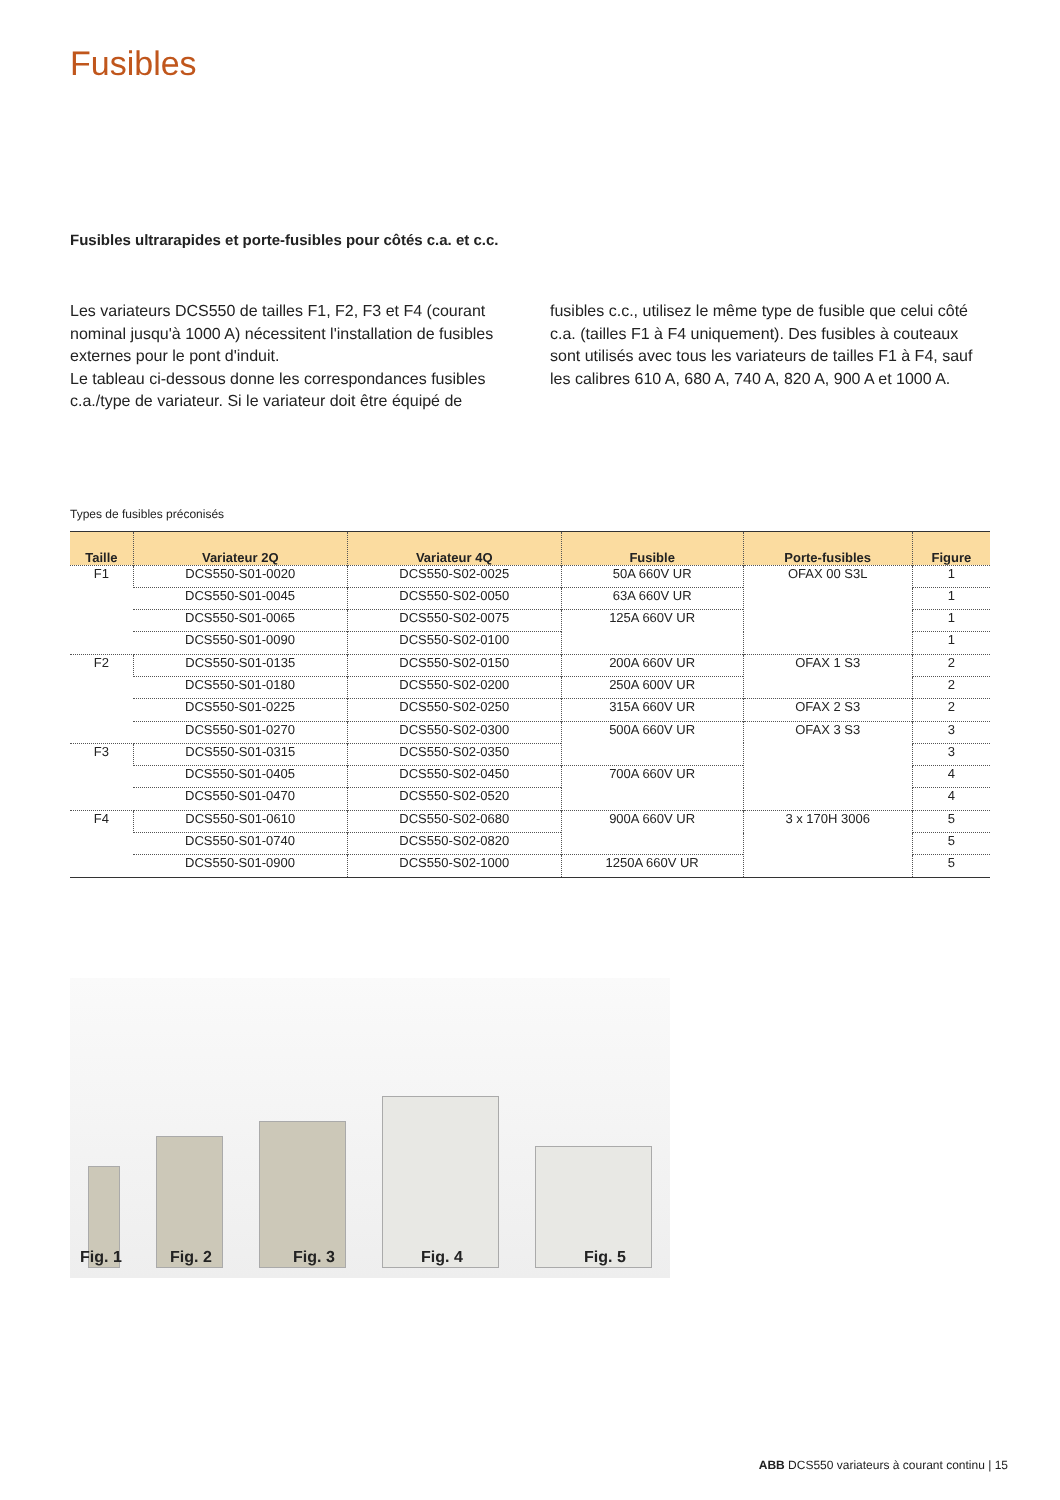Fusibles
Fusibles ultrarapides et porte-fusibles pour côtés c.a. et c.c.
Les variateurs DCS550 de tailles F1, F2, F3 et F4 (courant nominal jusqu'à 1000 A) nécessitent l'installation de fusibles externes pour le pont d'induit.
Le tableau ci-dessous donne les correspondances fusibles c.a./type de variateur. Si le variateur doit être équipé de
fusibles c.c., utilisez le même type de fusible que celui côté c.a. (tailles F1 à F4 uniquement). Des fusibles à couteaux sont utilisés avec tous les variateurs de tailles F1 à F4, sauf les calibres 610 A, 680 A, 740 A, 820 A, 900 A et 1000 A.
Types de fusibles préconisés
| Taille | Variateur 2Q | Variateur 4Q | Fusible | Porte-fusibles | Figure |
| --- | --- | --- | --- | --- | --- |
| F1 | DCS550-S01-0020 | DCS550-S02-0025 | 50A 660V UR | OFAX 00 S3L | 1 |
| | DCS550-S01-0045 | DCS550-S02-0050 | 63A 660V UR | | 1 |
| | DCS550-S01-0065 | DCS550-S02-0075 | 125A 660V UR | | 1 |
| | DCS550-S01-0090 | DCS550-S02-0100 | | | 1 |
| F2 | DCS550-S01-0135 | DCS550-S02-0150 | 200A 660V UR | OFAX 1 S3 | 2 |
| | DCS550-S01-0180 | DCS550-S02-0200 | 250A 600V UR | | 2 |
| | DCS550-S01-0225 | DCS550-S02-0250 | 315A 660V UR | OFAX 2 S3 | 2 |
| | DCS550-S01-0270 | DCS550-S02-0300 | 500A 660V UR | OFAX 3 S3 | 3 |
| F3 | DCS550-S01-0315 | DCS550-S02-0350 | | | 3 |
| | DCS550-S01-0405 | DCS550-S02-0450 | 700A 660V UR | | 4 |
| | DCS550-S01-0470 | DCS550-S02-0520 | | | 4 |
| F4 | DCS550-S01-0610 | DCS550-S02-0680 | 900A 660V UR | 3 x 170H 3006 | 5 |
| | DCS550-S01-0740 | DCS550-S02-0820 | | | 5 |
| | DCS550-S01-0900 | DCS550-S02-1000 | 1250A 660V UR | | 5 |
Fig. 1 Fig. 2 Fig. 3 Fig. 4 Fig. 5
ABB DCS550 variateurs à courant continu | 15